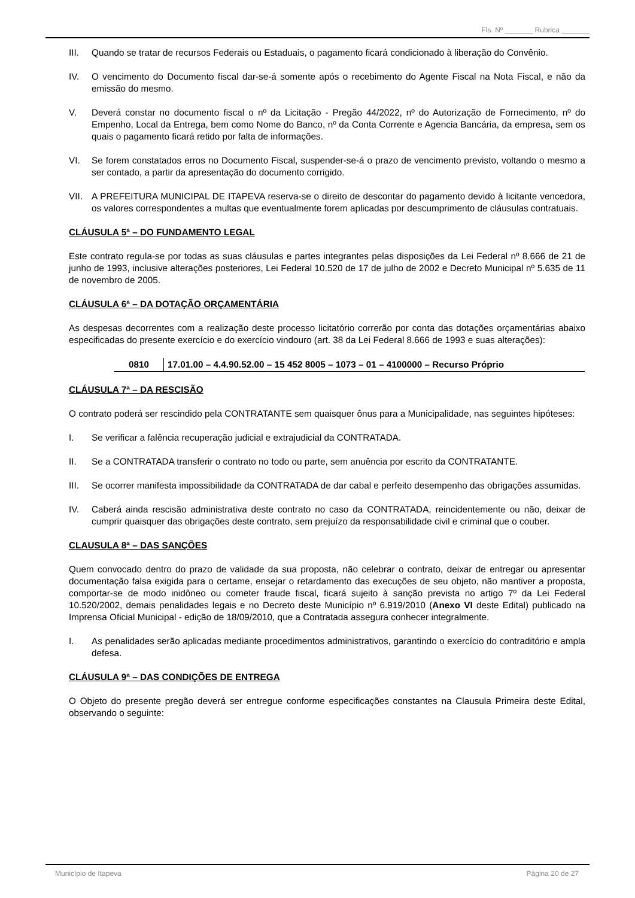Fls. Nº _______ Rubrica _______
III. Quando se tratar de recursos Federais ou Estaduais, o pagamento ficará condicionado à liberação do Convênio.
IV. O vencimento do Documento fiscal dar-se-á somente após o recebimento do Agente Fiscal na Nota Fiscal, e não da emissão do mesmo.
V. Deverá constar no documento fiscal o nº da Licitação - Pregão 44/2022, nº do Autorização de Fornecimento, nº do Empenho, Local da Entrega, bem como Nome do Banco, nº da Conta Corrente e Agencia Bancária, da empresa, sem os quais o pagamento ficará retido por falta de informações.
VI. Se forem constatados erros no Documento Fiscal, suspender-se-á o prazo de vencimento previsto, voltando o mesmo a ser contado, a partir da apresentação do documento corrigido.
VII. A PREFEITURA MUNICIPAL DE ITAPEVA reserva-se o direito de descontar do pagamento devido à licitante vencedora, os valores correspondentes a multas que eventualmente forem aplicadas por descumprimento de cláusulas contratuais.
CLÁUSULA 5ª – DO FUNDAMENTO LEGAL
Este contrato regula-se por todas as suas cláusulas e partes integrantes pelas disposições da Lei Federal nº 8.666 de 21 de junho de 1993, inclusive alterações posteriores, Lei Federal 10.520 de 17 de julho de 2002 e Decreto Municipal nº 5.635 de 11 de novembro de 2005.
CLÁUSULA 6ª – DA DOTAÇÃO ORÇAMENTÁRIA
As despesas decorrentes com a realização deste processo licitatório correrão por conta das dotações orçamentárias abaixo especificadas do presente exercício e do exercício vindouro (art. 38 da Lei Federal 8.666 de 1993 e suas alterações):
| 0810 | 17.01.00 – 4.4.90.52.00 – 15 452 8005 – 1073 – 01 – 4100000 – Recurso Próprio |
CLÁUSULA 7ª – DA RESCISÃO
O contrato poderá ser rescindido pela CONTRATANTE sem quaisquer ônus para a Municipalidade, nas seguintes hipóteses:
I. Se verificar a falência recuperação judicial e extrajudicial da CONTRATADA.
II. Se a CONTRATADA transferir o contrato no todo ou parte, sem anuência por escrito da CONTRATANTE.
III. Se ocorrer manifesta impossibilidade da CONTRATADA de dar cabal e perfeito desempenho das obrigações assumidas.
IV. Caberá ainda rescisão administrativa deste contrato no caso da CONTRATADA, reincidentemente ou não, deixar de cumprir quaisquer das obrigações deste contrato, sem prejuízo da responsabilidade civil e criminal que o couber.
CLAUSULA 8ª – DAS SANÇÕES
Quem convocado dentro do prazo de validade da sua proposta, não celebrar o contrato, deixar de entregar ou apresentar documentação falsa exigida para o certame, ensejar o retardamento das execuções de seu objeto, não mantiver a proposta, comportar-se de modo inidôneo ou cometer fraude fiscal, ficará sujeito à sanção prevista no artigo 7º da Lei Federal 10.520/2002, demais penalidades legais e no Decreto deste Município nº 6.919/2010 (Anexo VI deste Edital) publicado na Imprensa Oficial Municipal - edição de 18/09/2010, que a Contratada assegura conhecer integralmente.
I. As penalidades serão aplicadas mediante procedimentos administrativos, garantindo o exercício do contraditório e ampla defesa.
CLÁUSULA 9ª – DAS CONDIÇÕES DE ENTREGA
O Objeto do presente pregão deverá ser entregue conforme especificações constantes na Clausula Primeira deste Edital, observando o seguinte:
Município de Itapeva Página 20 de 27